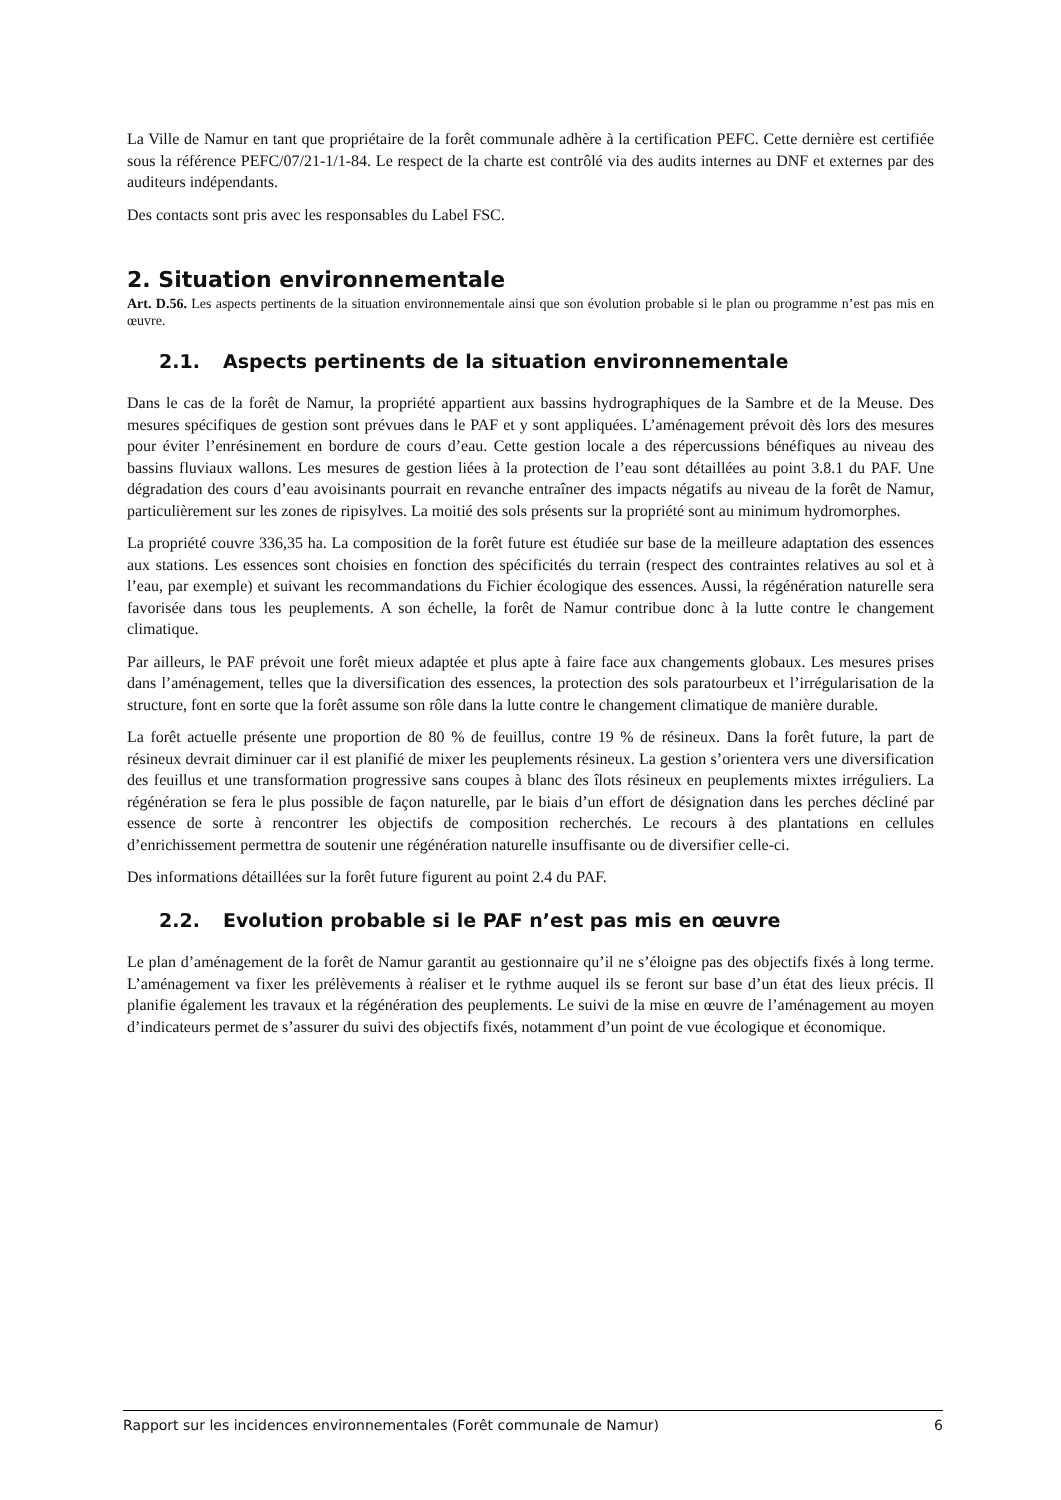La Ville de Namur en tant que propriétaire de la forêt communale adhère à la certification PEFC. Cette dernière est certifiée sous la référence PEFC/07/21-1/1-84. Le respect de la charte est contrôlé via des audits internes au DNF et externes par des auditeurs indépendants.
Des contacts sont pris avec les responsables du Label FSC.
2. Situation environnementale
Art. D.56. Les aspects pertinents de la situation environnementale ainsi que son évolution probable si le plan ou programme n’est pas mis en œuvre.
2.1. Aspects pertinents de la situation environnementale
Dans le cas de la forêt de Namur, la propriété appartient aux bassins hydrographiques de la Sambre et de la Meuse. Des mesures spécifiques de gestion sont prévues dans le PAF et y sont appliquées. L’aménagement prévoit dès lors des mesures pour éviter l’enrésinement en bordure de cours d’eau. Cette gestion locale a des répercussions bénéfiques au niveau des bassins fluviaux wallons. Les mesures de gestion liées à la protection de l’eau sont détaillées au point 3.8.1 du PAF. Une dégradation des cours d’eau avoisinants pourrait en revanche entraîner des impacts négatifs au niveau de la forêt de Namur, particulièrement sur les zones de ripisylves. La moitié des sols présents sur la propriété sont au minimum hydromorphes.
La propriété couvre 336,35 ha. La composition de la forêt future est étudiée sur base de la meilleure adaptation des essences aux stations. Les essences sont choisies en fonction des spécificités du terrain (respect des contraintes relatives au sol et à l’eau, par exemple) et suivant les recommandations du Fichier écologique des essences. Aussi, la régénération naturelle sera favorisée dans tous les peuplements. A son échelle, la forêt de Namur contribue donc à la lutte contre le changement climatique.
Par ailleurs, le PAF prévoit une forêt mieux adaptée et plus apte à faire face aux changements globaux. Les mesures prises dans l’aménagement, telles que la diversification des essences, la protection des sols paratourbeux et l’irrégularisation de la structure, font en sorte que la forêt assume son rôle dans la lutte contre le changement climatique de manière durable.
La forêt actuelle présente une proportion de 80 % de feuillus, contre 19 % de résineux. Dans la forêt future, la part de résineux devrait diminuer car il est planifié de mixer les peuplements résineux. La gestion s’orientera vers une diversification des feuillus et une transformation progressive sans coupes à blanc des îlots résineux en peuplements mixtes irréguliers. La régénération se fera le plus possible de façon naturelle, par le biais d’un effort de désignation dans les perches décliné par essence de sorte à rencontrer les objectifs de composition recherchés. Le recours à des plantations en cellules d’enrichissement permettra de soutenir une régénération naturelle insuffisante ou de diversifier celle-ci.
Des informations détaillées sur la forêt future figurent au point 2.4 du PAF.
2.2. Evolution probable si le PAF n’est pas mis en œuvre
Le plan d’aménagement de la forêt de Namur garantit au gestionnaire qu’il ne s’éloigne pas des objectifs fixés à long terme. L’aménagement va fixer les prélèvements à réaliser et le rythme auquel ils se feront sur base d’un état des lieux précis. Il planifie également les travaux et la régénération des peuplements. Le suivi de la mise en œuvre de l’aménagement au moyen d’indicateurs permet de s’assurer du suivi des objectifs fixés, notamment d’un point de vue écologique et économique.
Rapport sur les incidences environnementales (Forêt communale de Namur) 6